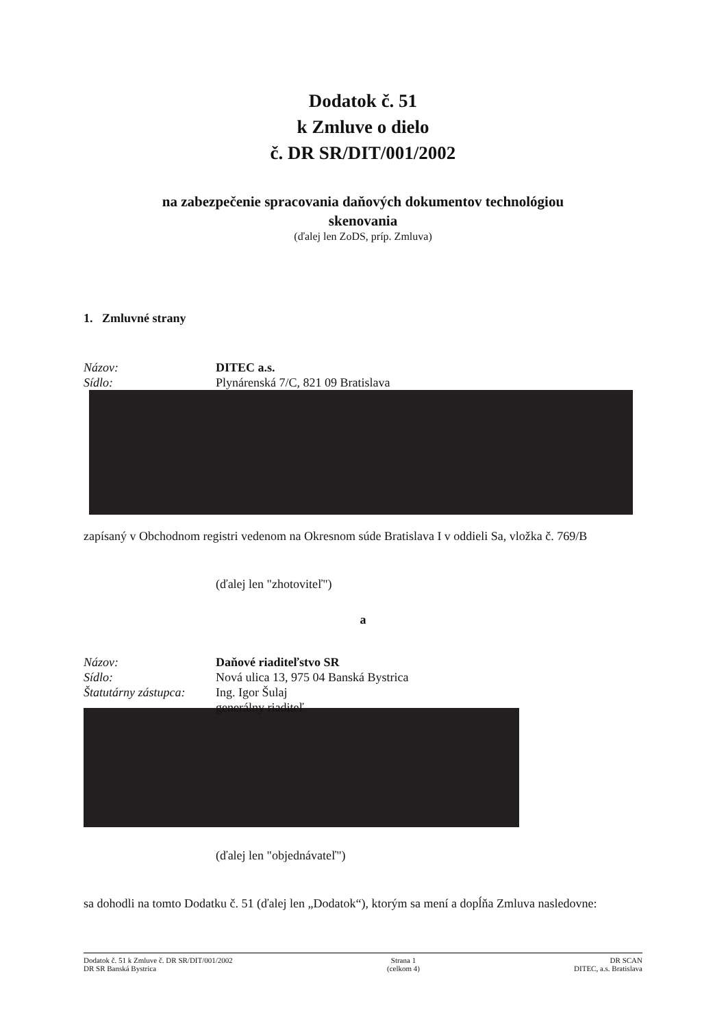Dodatok č. 51
k Zmluve o dielo
č. DR SR/DIT/001/2002
na zabezpečenie spracovania daňových dokumentov technológiou
skenovania
(ďalej len ZoDS, príp. Zmluva)
1. Zmluvné strany
Názov: DITEC a.s.
Sídlo: Plynárenská 7/C, 821 09 Bratislava
zapísaný v Obchodnom registri vedenom na Okresnom súde Bratislava I v oddieli Sa, vložka č. 769/B
(ďalej len "zhotoviteľ")
a
Názov: Daňové riaditeľstvo SR
Sídlo: Nová ulica 13, 975 04 Banská Bystrica
Štatutárny zástupca:
Ing. Igor Šulaj
generálny riaditeľ
(ďalej len "objednávateľ")
sa dohodli na tomto Dodatku č. 51 (ďalej len „Dodatok“), ktorým sa mení a dopĺňa Zmluva nasledovne:
Dodatok č. 51 k Zmluve č. DR SR/DIT/001/2002
DR SR Banská Bystrica
Strana 1
(celkom 4)
DR SCAN
DITEC, a.s. Bratislava